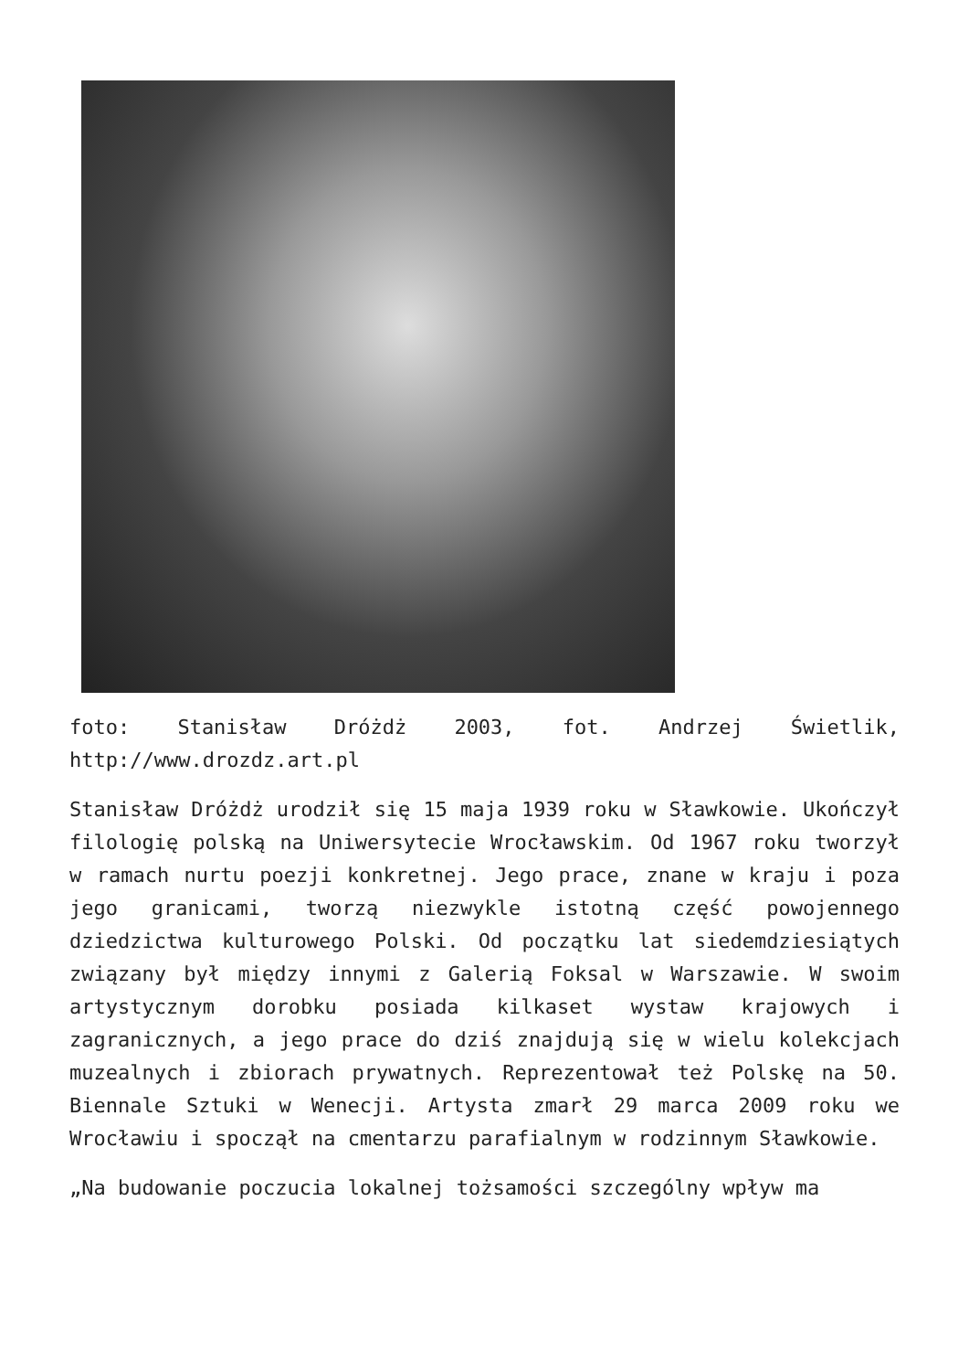foto: Stanisław Dróżdż 2003, fot. Andrzej Świetlik, http://www.drozdz.art.pl
Stanisław Dróżdż urodził się 15 maja 1939 roku w Sławkowie. Ukończył filologię polską na Uniwersytecie Wrocławskim. Od 1967 roku tworzył w ramach nurtu poezji konkretnej. Jego prace, znane w kraju i poza jego granicami, tworzą niezwykle istotną część powojennego dziedzictwa kulturowego Polski. Od początku lat siedemdziesiątych związany był między innymi z Galerią Foksal w Warszawie. W swoim artystycznym dorobku posiada kilkaset wystaw krajowych i zagranicznych, a jego prace do dziś znajdują się w wielu kolekcjach muzealnych i zbiorach prywatnych. Reprezentował też Polskę na 50. Biennale Sztuki w Wenecji. Artysta zmarł 29 marca 2009 roku we Wrocławiu i spoczął na cmentarzu parafialnym w rodzinnym Sławkowie.
„Na budowanie poczucia lokalnej tożsamości szczególny wpływ ma